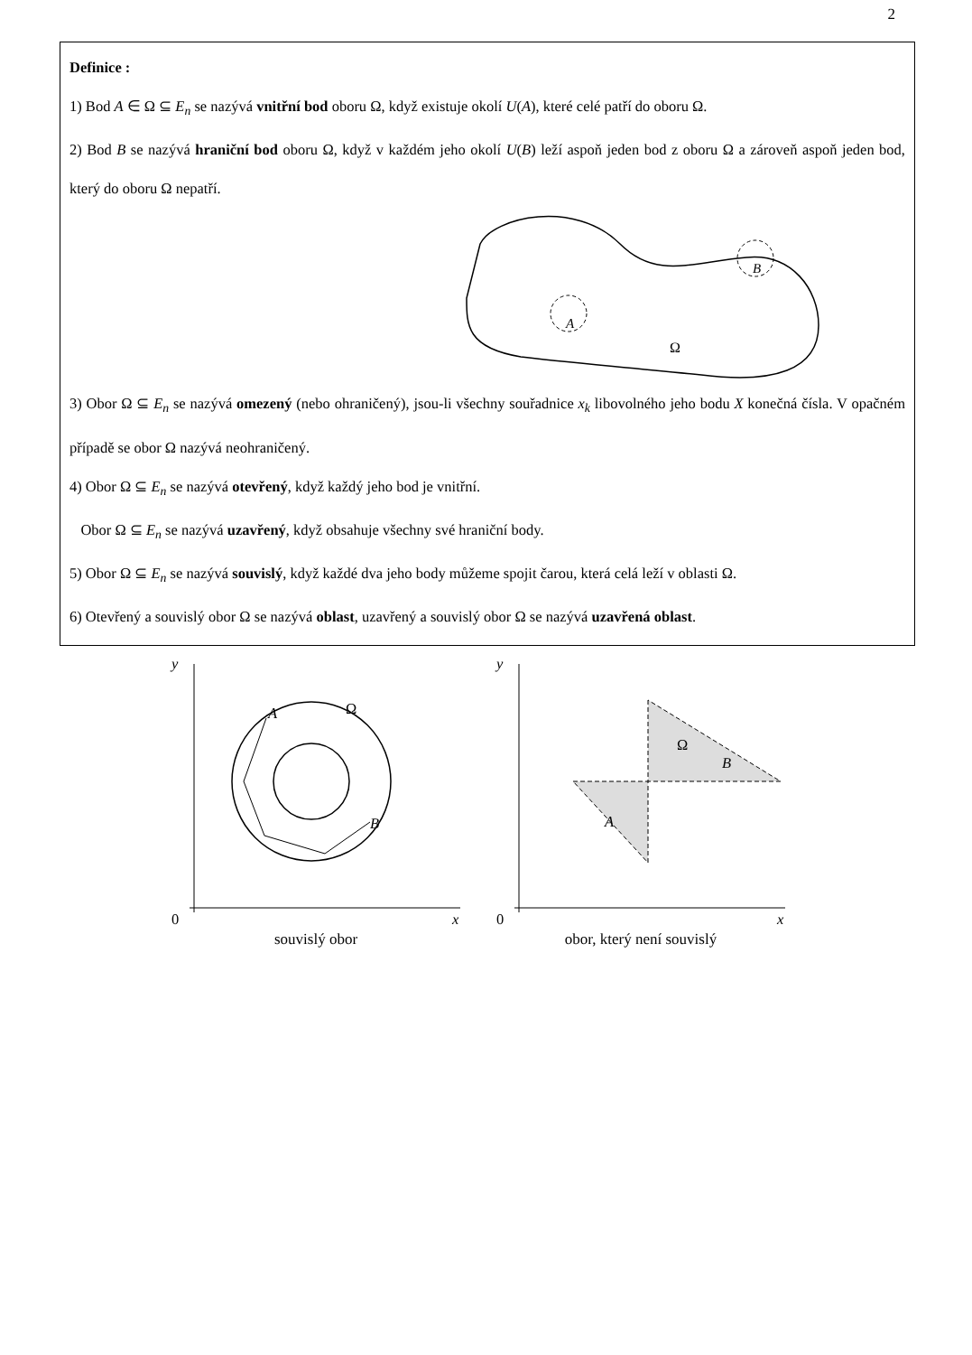2
Definice :
1) Bod A ∈ Ω ⊆ E<sub>n</sub> se nazývá vnitřní bod oboru Ω, když existuje okolí U(A), které celé patří do oboru Ω.
2) Bod B se nazývá hraniční bod oboru Ω, když v každém jeho okolí U(B) leží aspoň jeden bod z oboru Ω a zároveň aspoň jeden bod, který do oboru Ω nepatří.
A
B
Ω
3) Obor Ω ⊆ E<sub>n</sub> se nazývá omezený (nebo ohraničený), jsou-li všechny souřadnice x<sub>k</sub> libovolného jeho bodu X konečná čísla. V opačném případě se obor Ω nazývá neohraničený.
4) Obor Ω ⊆ E<sub>n</sub> se nazývá otevřený, když každý jeho bod je vnitřní.
Obor Ω ⊆ E<sub>n</sub> se nazývá uzavřený, když obsahuje všechny své hraniční body.
5) Obor Ω ⊆ E<sub>n</sub> se nazývá souvislý, když každé dva jeho body můžeme spojit čarou, která celá leží v oblasti Ω.
6) Otevřený a souvislý obor Ω se nazývá oblast, uzavřený a souvislý obor Ω se nazývá uzavřená oblast.
y
x
0
A
B
Ω
souvislý obor
y
x
0
Ω
B
A
obor, který není souvislý